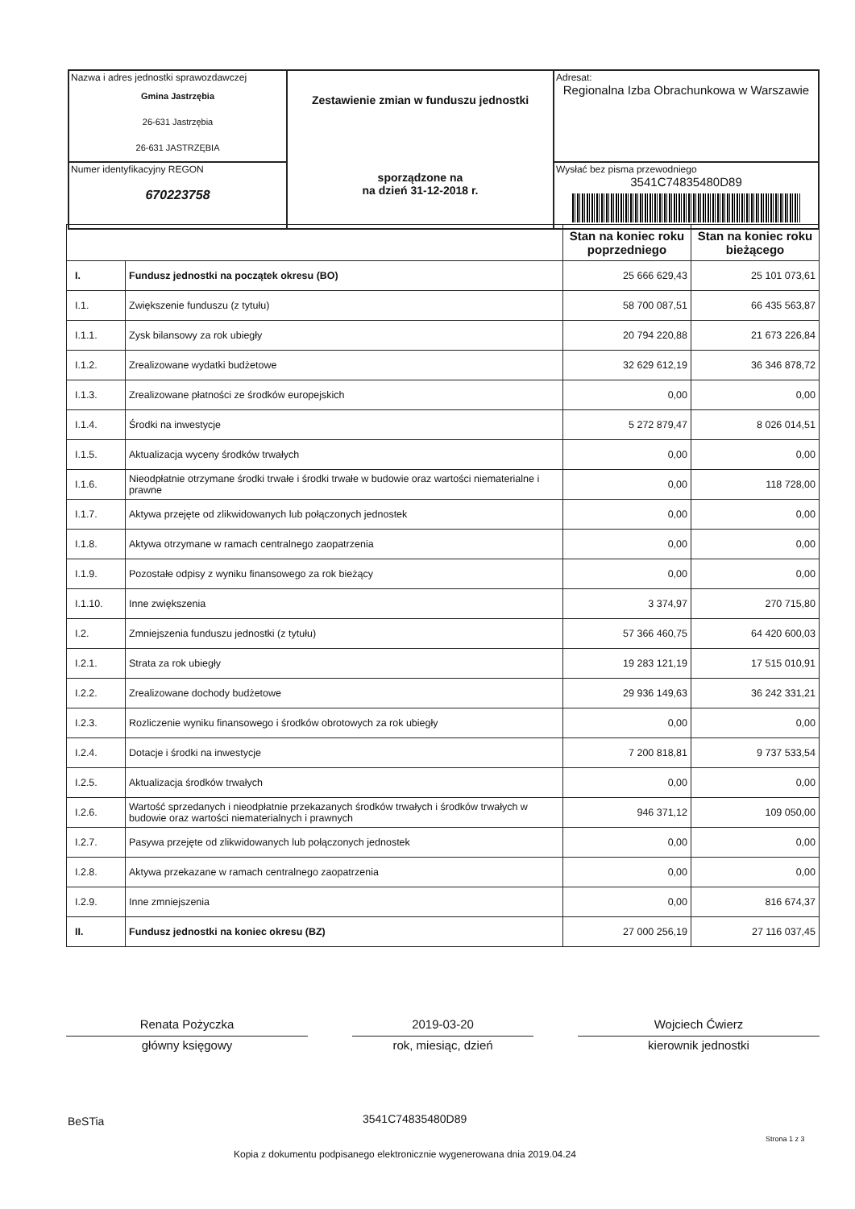| Nazwa i adres jednostki sprawozdawczej Gmina Jastrzębia 26-631 Jastrzębia 26-631 JASTRZĘBIA | Zestawienie zmian w funduszu jednostki sporządzone na na dzień 31-12-2018 r. | Adresat: Regionalna Izba Obrachunkowa w Warszawie |
| Numer identyfikacyjny REGON 670223758 | | Wysłać bez pisma przewodniego 3541C74835480D89 |
| | | Stan na koniec roku poprzedniego | Stan na koniec roku bieżącego |
| --- | --- | --- | --- |
| I. | Fundusz jednostki na początek okresu (BO) | 25 666 629,43 | 25 101 073,61 |
| I.1. | Zwiększenie funduszu (z tytułu) | 58 700 087,51 | 66 435 563,87 |
| I.1.1. | Zysk bilansowy za rok ubiegły | 20 794 220,88 | 21 673 226,84 |
| I.1.2. | Zrealizowane wydatki budżetowe | 32 629 612,19 | 36 346 878,72 |
| I.1.3. | Zrealizowane płatności ze środków europejskich | 0,00 | 0,00 |
| I.1.4. | Środki na inwestycje | 5 272 879,47 | 8 026 014,51 |
| I.1.5. | Aktualizacja wyceny środków trwałych | 0,00 | 0,00 |
| I.1.6. | Nieodpłatnie otrzymane środki trwałe i środki trwałe w budowie oraz wartości niematerialne i prawne | 0,00 | 118 728,00 |
| I.1.7. | Aktywa przejęte od zlikwidowanych lub połączonych jednostek | 0,00 | 0,00 |
| I.1.8. | Aktywa otrzymane w ramach centralnego zaopatrzenia | 0,00 | 0,00 |
| I.1.9. | Pozostałe odpisy z wyniku finansowego za rok bieżący | 0,00 | 0,00 |
| I.1.10. | Inne zwiększenia | 3 374,97 | 270 715,80 |
| I.2. | Zmniejszenia funduszu jednostki (z tytułu) | 57 366 460,75 | 64 420 600,03 |
| I.2.1. | Strata za rok ubiegły | 19 283 121,19 | 17 515 010,91 |
| I.2.2. | Zrealizowane dochody budżetowe | 29 936 149,63 | 36 242 331,21 |
| I.2.3. | Rozliczenie wyniku finansowego i środków obrotowych za rok ubiegły | 0,00 | 0,00 |
| I.2.4. | Dotacje i środki na inwestycje | 7 200 818,81 | 9 737 533,54 |
| I.2.5. | Aktualizacja środków trwałych | 0,00 | 0,00 |
| I.2.6. | Wartość sprzedanych i nieodpłatnie przekazanych środków trwałych i środków trwałych w budowie oraz wartości niematerialnych i prawnych | 946 371,12 | 109 050,00 |
| I.2.7. | Pasywa przejęte od zlikwidowanych lub połączonych jednostek | 0,00 | 0,00 |
| I.2.8. | Aktywa przekazane w ramach centralnego zaopatrzenia | 0,00 | 0,00 |
| I.2.9. | Inne zmniejszenia | 0,00 | 816 674,37 |
| II. | Fundusz jednostki na koniec okresu (BZ) | 27 000 256,19 | 27 116 037,45 |
Renata Pożyczka 2019-03-20 Wojciech Ćwierz
główny księgowy rok, miesiąc, dzień kierownik jednostki
BeSTia 3541C74835480D89
Strona 1 z 3
Kopia z dokumentu podpisanego elektronicznie wygenerowana dnia 2019.04.24